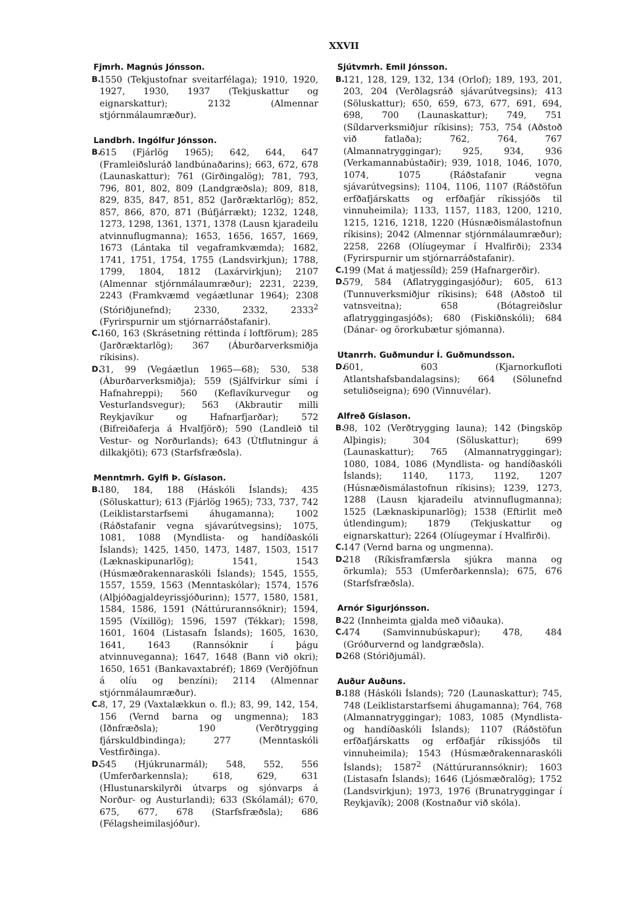XXVII
Fjmrh. Magnús Jónsson.
B. 1550 (Tekjustofnar sveitarfélaga); 1910, 1920, 1927, 1930, 1937 (Tekjuskattur og eignarskattur); 2132 (Almennar stjórnmálaumræður).
Landbrh. Ingólfur Jónsson.
B. 615 (Fjárlög 1965); 642, 644, 647 (Framleiðsluráð landbúnaðarins); 663, 672, 678 (Launaskattur); 761 (Girðingalög); 781, 793, 796, 801, 802, 809 (Landgræðsla); 809, 818, 829, 835, 847, 851, 852 (Jarðræktarlög); 852, 857, 866, 870, 871 (Búfjárrækt); 1232, 1248, 1273, 1298, 1361, 1371, 1378 (Lausn kjaradeilu atvinnuflugmanna); 1653, 1656, 1657, 1669, 1673 (Lántaka til vegaframkvæmda); 1682, 1741, 1751, 1754, 1755 (Landsvirkjun); 1788, 1799, 1804, 1812 (Laxárvirkjun); 2107 (Almennar stjórnmálaumræður); 2231, 2239, 2243 (Framkvæmd vegáætlunar 1964); 2308 (Stóriðjunefnd); 2330, 2332, 2333<sup>2</sup> (Fyrirspurnir um stjórnarráðstafanir).
C. 160, 163 (Skrásetning réttinda í loftförum); 285 (Jarðræktarlög); 367 (Áburðarverksmiðja ríkisins).
D. 31, 99 (Vegáætlun 1965—68); 530, 538 (Áburðarverksmiðja); 559 (Sjálfvirkur sími í Hafnahreppi); 560 (Keflavíkurvegur og Vesturlandsvegur); 563 (Akbrautir milli Reykjavíkur og Hafnarfjarðar); 572 (Bifreiðaferja á Hvalfjörð); 590 (Landleið til Vestur- og Norðurlands); 643 (Útflutningur á dilkakjöti); 673 (Starfsfræðsla).
Menntmrh. Gylfi Þ. Gíslason.
B. 180, 184, 188 (Háskóli Íslands); 435 (Söluskattur); 613 (Fjárlög 1965); 733, 737, 742 (Leiklistarstarfsemi áhugamanna); 1002 (Ráðstafanir vegna sjávarútvegsins); 1075, 1081, 1088 (Myndlista- og handíðaskóli Íslands); 1425, 1450, 1473, 1487, 1503, 1517 (Læknaskipunarlög); 1541, 1543 (Húsmæðrakennaraskóli Íslands); 1545, 1555, 1557, 1559, 1563 (Menntaskólar); 1574, 1576 (Alþjóðagjaldeyrissjóðurinn); 1577, 1580, 1581, 1584, 1586, 1591 (Náttúrurannsóknir); 1594, 1595 (Víxillög); 1596, 1597 (Tékkar); 1598, 1601, 1604 (Listasafn Íslands); 1605, 1630, 1641, 1643 (Rannsóknir í þágu atvinnuveganna); 1647, 1648 (Bann við okri); 1650, 1651 (Bankavaxtabréf); 1869 (Verðjöfnun á olíu og benzíni); 2114 (Almennar stjórnmálaumræður).
C. 8, 17, 29 (Vaxtalækkun o. fl.); 83, 99, 142, 154, 156 (Vernd barna og ungmenna); 183 (Iðnfræðsla); 190 (Verðtrygging fjárskuldbindinga); 277 (Menntaskóli Vestfirðinga).
D. 545 (Hjúkrunarmál); 548, 552, 556 (Umferðarkennsla); 618, 629, 631 (Hlustunarskilyrði útvarps og sjónvarps á Norður- og Austurlandi); 633 (Skólamál); 670, 675, 677, 678 (Starfsfræðsla); 686 (Félagsheimilasjóður).
Sjútvmrh. Emil Jónsson.
B. 121, 128, 129, 132, 134 (Orlof); 189, 193, 201, 203, 204 (Verðlagsráð sjávarútvegsins); 413 (Söluskattur); 650, 659, 673, 677, 691, 694, 698, 700 (Launaskattur); 749, 751 (Síldarverksmiðjur ríkisins); 753, 754 (Aðstoð við fatlaða); 762, 764, 767 (Almannatryggingar); 925, 934, 936 (Verkamannabústaðir); 939, 1018, 1046, 1070, 1074, 1075 (Ráðstafanir vegna sjávarútvegsins); 1104, 1106, 1107 (Ráðstöfun erfðafjárskatts og erfðafjár ríkissjóðs til vinnuheimila); 1133, 1157, 1183, 1200, 1210, 1215, 1216, 1218, 1220 (Húsnæðismálastofnun ríkisins); 2042 (Almennar stjórnmálaumræður); 2258, 2268 (Olíugeymar í Hvalfirði); 2334 (Fyrirspurnir um stjórnarráðstafanir).
C. 199 (Mat á matjessíld); 259 (Hafnargerðir).
D. 579, 584 (Aflatryggingasjóður); 605, 613 (Tunnuverksmiðjur ríkisins); 648 (Aðstoð til vatnsveitna); 658 (Bótagreiðslur aflatryggingasjóðs); 680 (Fiskiðnskóli); 684 (Dánar- og örorkubætur sjómanna).
Utanrrh. Guðmundur Í. Guðmundsson.
D. 601, 603 (Kjarnorkufloti Atlantshafsbandalagsins); 664 (Sölunefnd setuliðseigna); 690 (Vinnuvélar).
Alfreð Gíslason.
B. 98, 102 (Verðtrygging launa); 142 (Þingsköp Alþingis); 304 (Söluskattur); 699 (Launaskattur); 765 (Almannatryggingar); 1080, 1084, 1086 (Myndlista- og handíðaskóli Íslands); 1140, 1173, 1192, 1207 (Húsnæðismálastofnun ríkisins); 1239, 1273, 1288 (Lausn kjaradeilu atvinnuflugmanna); 1525 (Læknaskipunarlög); 1538 (Eftirlit með útlendingum); 1879 (Tekjuskattur og eignarskattur); 2264 (Olíugeymar í Hvalfirði).
C. 147 (Vernd barna og ungmenna).
D. 218 (Ríkisframfærsla sjúkra manna og örkumla); 553 (Umferðarkennsla); 675, 676 (Starfsfræðsla).
Arnór Sigurjónsson.
B. 22 (Innheimta gjalda með viðauka).
C. 474 (Samvinnubúskapur); 478, 484 (Gróðurvernd og landgræðsla).
D. 268 (Stóriðjumál).
Auður Auðuns.
B. 188 (Háskóli Íslands); 720 (Launaskattur); 745, 748 (Leiklistarstarfsemi áhugamanna); 764, 768 (Almannatryggingar); 1083, 1085 (Myndlista- og handíðaskóli Íslands); 1107 (Ráðstöfun erfðafjárskatts og erfðafjár ríkissjóðs til vinnuheimila); 1543 (Húsmæðrakennaraskóli Íslands); 1587<sup>2</sup> (Náttúrurannsóknir); 1603 (Listasafn Íslands); 1646 (Ljósmæðralög); 1752 (Landsvirkjun); 1973, 1976 (Brunatryggingar í Reykjavík); 2008 (Kostnaður við skóla).